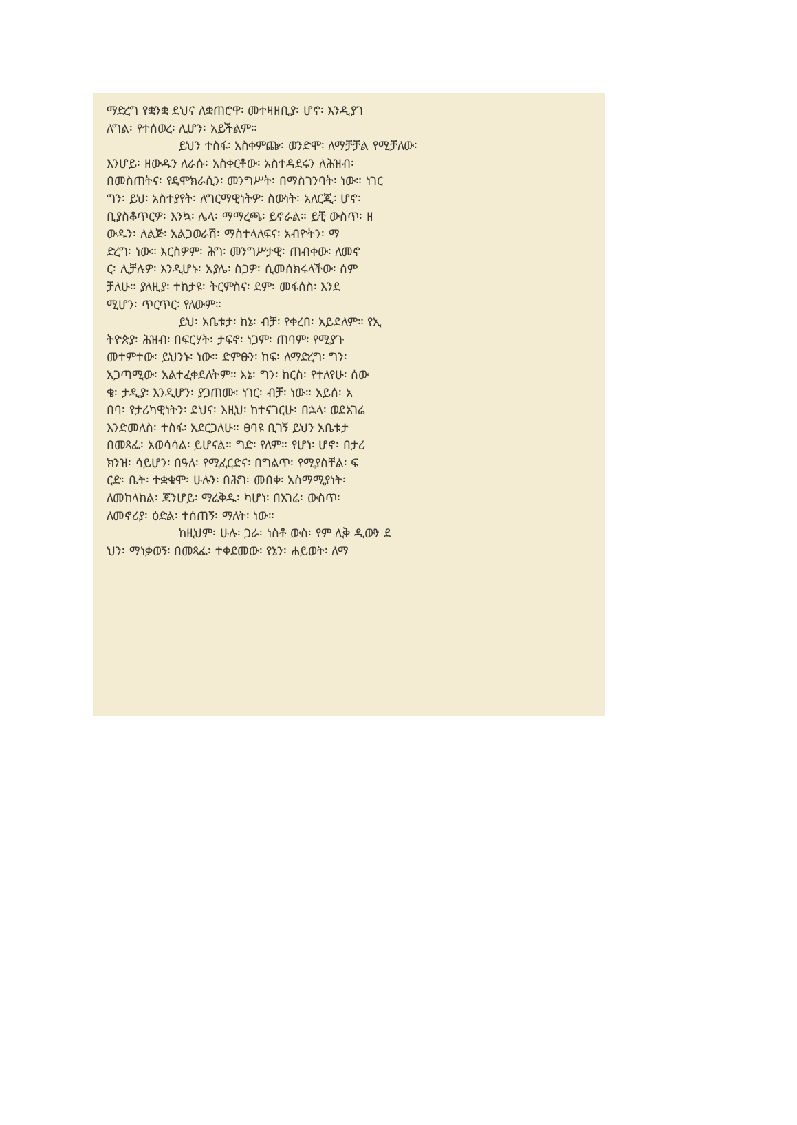ማድረግ የቋንቋ ደህና ለቋጠሮዋ፡ መተዛዘቢያ፡ ሆኖ፡ እንዲያገ
ለግል፡ የተሰወረ፡ ሊሆን፡ አይችልም።
ይህን ተስፋ፡ አስቀምጬ፡ ወንድሞ፡ ለማቻቻል የሚቻለው፡
እንሆይ፡ ዘውዱን ለራሱ፡ አስቀርቶው፡ አስተዳደሩን ለሕዝብ፡
በመስጠትና፡ የዴሞክራሲን፡ መንግሥት፡ በማስገንባት፡ ነው። ነገር
ግን፡ ይህ፡ አስተያየት፡ ለግርማዊነትዎ፡ ስውነት፡ አለርጂ፡ ሆኖ፡
ቢያስቆጥርዎ፡ እንኳ፡ ሌላ፡ ማማረጫ፡ ይኖራል። ይቺ ውስጥ፡ ዘ
ውዱን፡ ለልጅ፡ አልጋወራሽ፡ ማስተላለፍና፡ አብዮትን፡ ማ
ድረግ፡ ነው። እርስዎም፡ ሕግ፡ መንግሥታዊ፡ ጠብቀው፡ ለመኖ
ር፡ ሊቻሉዎ፡ እንዲሆኑ፡ አያሌ፡ ስጋዎ፡ ሲመሰክሩላችው፡ ሰም
ቻለሁ። ያለዚያ፡ ተከታዩ፡ ትርምስና፡ ደም፡ መፋሰስ፡ እንደ
ሚሆን፡ ጥርጥር፡ የለውም።
ይህ፡ አቤቱታ፡ ከኔ፡ ብቻ፡ የቀረበ፡ አይደለም። የኢ
ትዮጵያ፡ ሕዝብ፡ በፍርሃት፡ ታፍኖ፡ ነጋም፡ ጠባም፡ የሚያጉ
መተምተው፡ ይህንኑ፡ ነው። ድምፁን፡ ከፍ፡ ለማድረግ፡ ግን፡
አጋጣሚው፡ አልተፈቀደለትም። እኔ፡ ግን፡ ከርስ፡ የተለየሁ፡ ሰው
ቄ፡ ታዲያ፡ እንዲሆን፡ ያጋጠሙ፡ ነገር፡ ብቻ፡ ነው። አይሰ፡ አ
በባ፡ የታሪካዊነትን፡ ደህና፡ እዚህ፡ ከተናገርሁ፡ በኋላ፡ ወደአገሬ
እንድመለስ፡ ተስፋ፡ አደርጋለሁ። ፀባዩ ቢገኝ ይህን አቤቱታ
በመጻፌ፡ አወሳሳል፡ ይሆናል። ግድ፡ የለም። የሆነ፡ ሆኖ፡ በታሪ
ክንዝ፡ ሳይሆን፡ በዓለ፡ የሚፈርድና፡ በግልጥ፡ የሚያስቸል፡ ፍ
ርድ፡ ቤት፡ ተቋቁሞ፡ ሁሉን፡ በሕግ፡ መበቀ፡ አስማሚያነት፡
ለመከላከል፡ ጃንሆይ፡ ማሬቅዱ፡ ካሆነ፡ በአገሬ፡ ውስጥ፡
ለመኖሪያ፡ ዕድል፡ ተሰጠኝ፡ ማለት፡ ነው።
ከዚህም፡ ሁሉ፡ ጋራ፡ ነስቶ ውስ፡ የም ሊቅ ዲውን ደ
ህን፡ ማነቃወኝ፡ በመጻፌ፡ ተቀደመው፡ የኔን፡ ሐይወት፡ ለማ